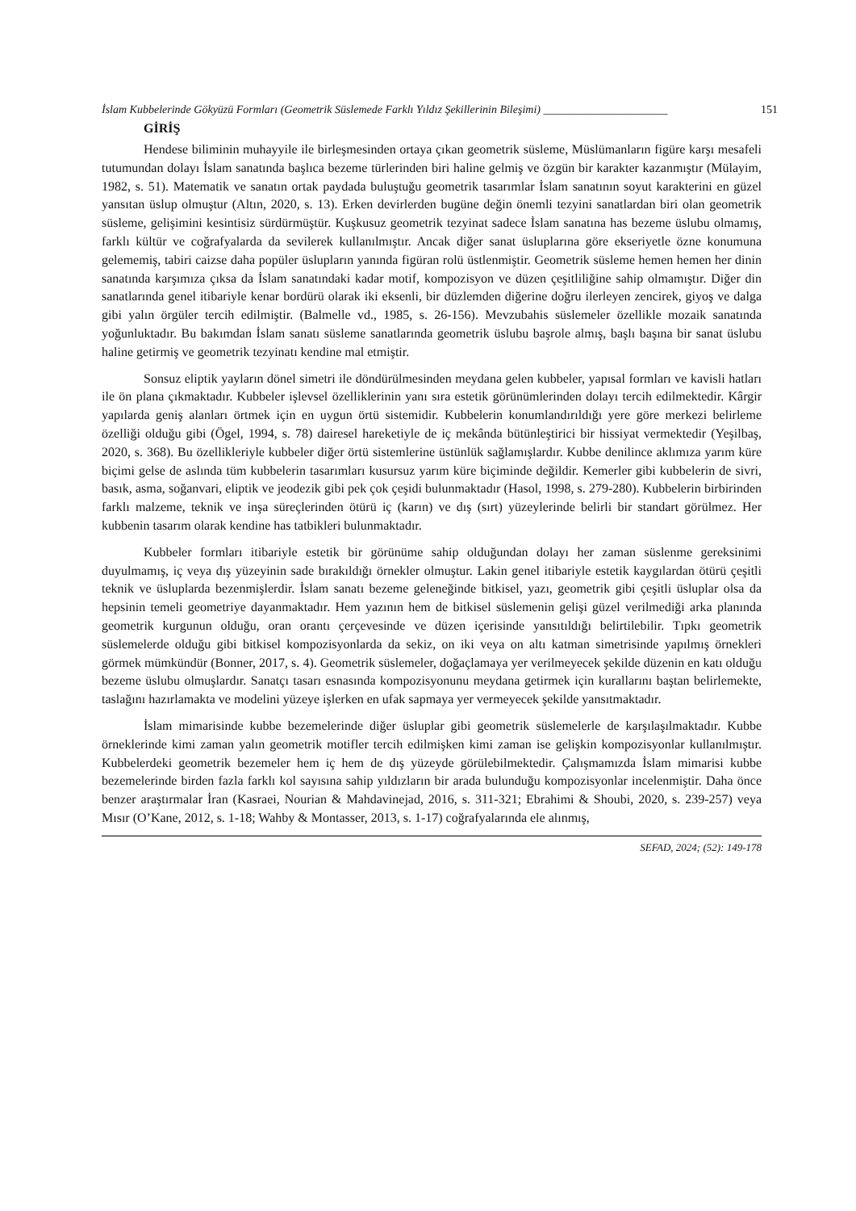İslam Kubbelerinde Gökyüzü Formları (Geometrik Süslemede Farklı Yıldız Şekillerinin Bileşimi) ______________________ 151
GİRİŞ
Hendese biliminin muhayyile ile birleşmesinden ortaya çıkan geometrik süsleme, Müslümanların figüre karşı mesafeli tutumundan dolayı İslam sanatında başlıca bezeme türlerinden biri haline gelmiş ve özgün bir karakter kazanmıştır (Mülayim, 1982, s. 51). Matematik ve sanatın ortak paydada buluştuğu geometrik tasarımlar İslam sanatının soyut karakterini en güzel yansıtan üslup olmuştur (Altın, 2020, s. 13). Erken devirlerden bugüne değin önemli tezyini sanatlardan biri olan geometrik süsleme, gelişimini kesintisiz sürdürmüştür. Kuşkusuz geometrik tezyinat sadece İslam sanatına has bezeme üslubu olmamış, farklı kültür ve coğrafyalarda da sevilerek kullanılmıştır. Ancak diğer sanat üsluplarına göre ekseriyetle özne konumuna gelememiş, tabiri caizse daha popüler üslupların yanında figüran rolü üstlenmiştir. Geometrik süsleme hemen hemen her dinin sanatında karşımıza çıksa da İslam sanatındaki kadar motif, kompozisyon ve düzen çeşitliliğine sahip olmamıştır. Diğer din sanatlarında genel itibariyle kenar bordürü olarak iki eksenli, bir düzlemden diğerine doğru ilerleyen zencirek, giyoş ve dalga gibi yalın örgüler tercih edilmiştir. (Balmelle vd., 1985, s. 26-156). Mevzubahis süslemeler özellikle mozaik sanatında yoğunluktadır. Bu bakımdan İslam sanatı süsleme sanatlarında geometrik üslubu başrole almış, başlı başına bir sanat üslubu haline getirmiş ve geometrik tezyinatı kendine mal etmiştir.
Sonsuz eliptik yayların dönel simetri ile döndürülmesinden meydana gelen kubbeler, yapısal formları ve kavisli hatları ile ön plana çıkmaktadır. Kubbeler işlevsel özelliklerinin yanı sıra estetik görünümlerinden dolayı tercih edilmektedir. Kârgir yapılarda geniş alanları örtmek için en uygun örtü sistemidir. Kubbelerin konumlandırıldığı yere göre merkezi belirleme özelliği olduğu gibi (Ögel, 1994, s. 78) dairesel hareketiyle de iç mekânda bütünleştirici bir hissiyat vermektedir (Yeşilbaş, 2020, s. 368). Bu özellikleriyle kubbeler diğer örtü sistemlerine üstünlük sağlamışlardır. Kubbe denilince aklımıza yarım küre biçimi gelse de aslında tüm kubbelerin tasarımları kusursuz yarım küre biçiminde değildir. Kemerler gibi kubbelerin de sivri, basık, asma, soğanvari, eliptik ve jeodezik gibi pek çok çeşidi bulunmaktadır (Hasol, 1998, s. 279-280). Kubbelerin birbirinden farklı malzeme, teknik ve inşa süreçlerinden ötürü iç (karın) ve dış (sırt) yüzeylerinde belirli bir standart görülmez. Her kubbenin tasarım olarak kendine has tatbikleri bulunmaktadır.
Kubbeler formları itibariyle estetik bir görünüme sahip olduğundan dolayı her zaman süslenme gereksinimi duyulmamış, iç veya dış yüzeyinin sade bırakıldığı örnekler olmuştur. Lakin genel itibariyle estetik kaygılardan ötürü çeşitli teknik ve üsluplarda bezenmişlerdir. İslam sanatı bezeme geleneğinde bitkisel, yazı, geometrik gibi çeşitli üsluplar olsa da hepsinin temeli geometriye dayanmaktadır. Hem yazının hem de bitkisel süslemenin gelişi güzel verilmediği arka planında geometrik kurgunun olduğu, oran orantı çerçevesinde ve düzen içerisinde yansıtıldığı belirtilebilir. Tıpkı geometrik süslemelerde olduğu gibi bitkisel kompozisyonlarda da sekiz, on iki veya on altı katman simetrisinde yapılmış örnekleri görmek mümkündür (Bonner, 2017, s. 4). Geometrik süslemeler, doğaçlamaya yer verilmeyecek şekilde düzenin en katı olduğu bezeme üslubu olmuşlardır. Sanatçı tasarı esnasında kompozisyonunu meydana getirmek için kurallarını baştan belirlemekte, taslağını hazırlamakta ve modelini yüzeye işlerken en ufak sapmaya yer vermeyecek şekilde yansıtmaktadır.
İslam mimarisinde kubbe bezemelerinde diğer üsluplar gibi geometrik süslemelerle de karşılaşılmaktadır. Kubbe örneklerinde kimi zaman yalın geometrik motifler tercih edilmişken kimi zaman ise gelişkin kompozisyonlar kullanılmıştır. Kubbelerdeki geometrik bezemeler hem iç hem de dış yüzeyde görülebilmektedir. Çalışmamızda İslam mimarisi kubbe bezemelerinde birden fazla farklı kol sayısına sahip yıldızların bir arada bulunduğu kompozisyonlar incelenmiştir. Daha önce benzer araştırmalar İran (Kasraei, Nourian & Mahdavinejad, 2016, s. 311-321; Ebrahimi & Shoubi, 2020, s. 239-257) veya Mısır (O’Kane, 2012, s. 1-18; Wahby & Montasser, 2013, s. 1-17) coğrafyalarında ele alınmış,
SEFAD, 2024; (52): 149-178